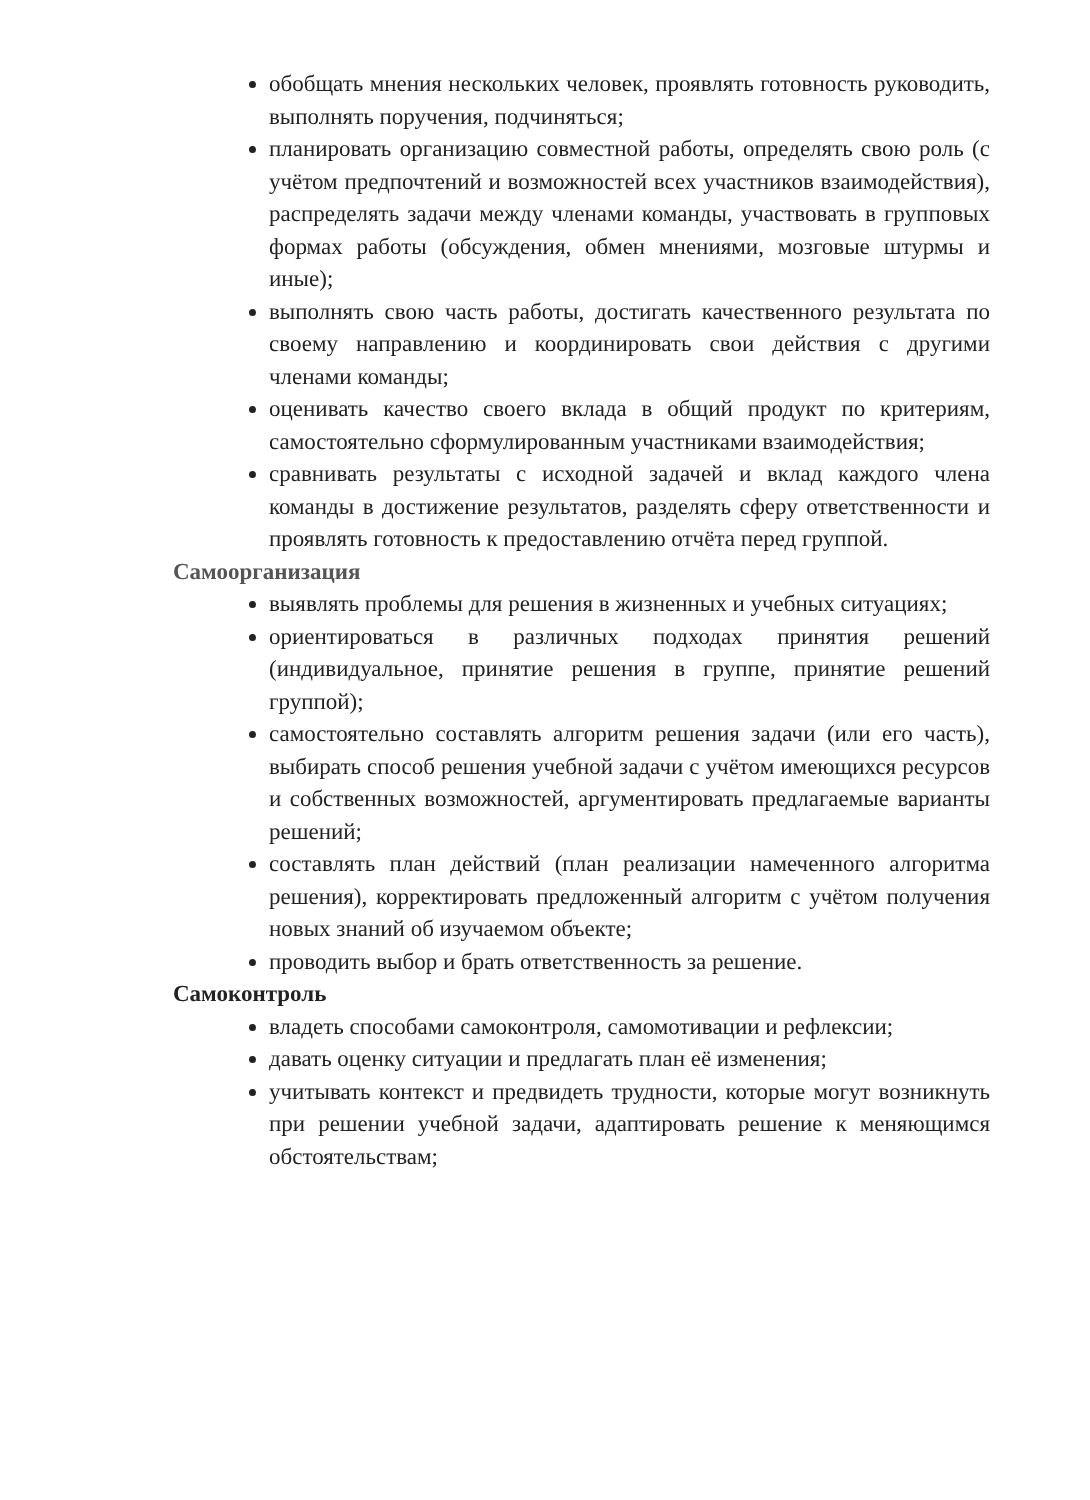обобщать мнения нескольких человек, проявлять готовность руководить, выполнять поручения, подчиняться;
планировать организацию совместной работы, определять свою роль (с учётом предпочтений и возможностей всех участников взаимодействия), распределять задачи между членами команды, участвовать в групповых формах работы (обсуждения, обмен мнениями, мозговые штурмы и иные);
выполнять свою часть работы, достигать качественного результата по своему направлению и координировать свои действия с другими членами команды;
оценивать качество своего вклада в общий продукт по критериям, самостоятельно сформулированным участниками взаимодействия;
сравнивать результаты с исходной задачей и вклад каждого члена команды в достижение результатов, разделять сферу ответственности и проявлять готовность к предоставлению отчёта перед группой.
Самоорганизация
выявлять проблемы для решения в жизненных и учебных ситуациях;
ориентироваться в различных подходах принятия решений (индивидуальное, принятие решения в группе, принятие решений группой);
самостоятельно составлять алгоритм решения задачи (или его часть), выбирать способ решения учебной задачи с учётом имеющихся ресурсов и собственных возможностей, аргументировать предлагаемые варианты решений;
составлять план действий (план реализации намеченного алгоритма решения), корректировать предложенный алгоритм с учётом получения новых знаний об изучаемом объекте;
проводить выбор и брать ответственность за решение.
Самоконтроль
владеть способами самоконтроля, самомотивации и рефлексии;
давать оценку ситуации и предлагать план её изменения;
учитывать контекст и предвидеть трудности, которые могут возникнуть при решении учебной задачи, адаптировать решение к меняющимся обстоятельствам;